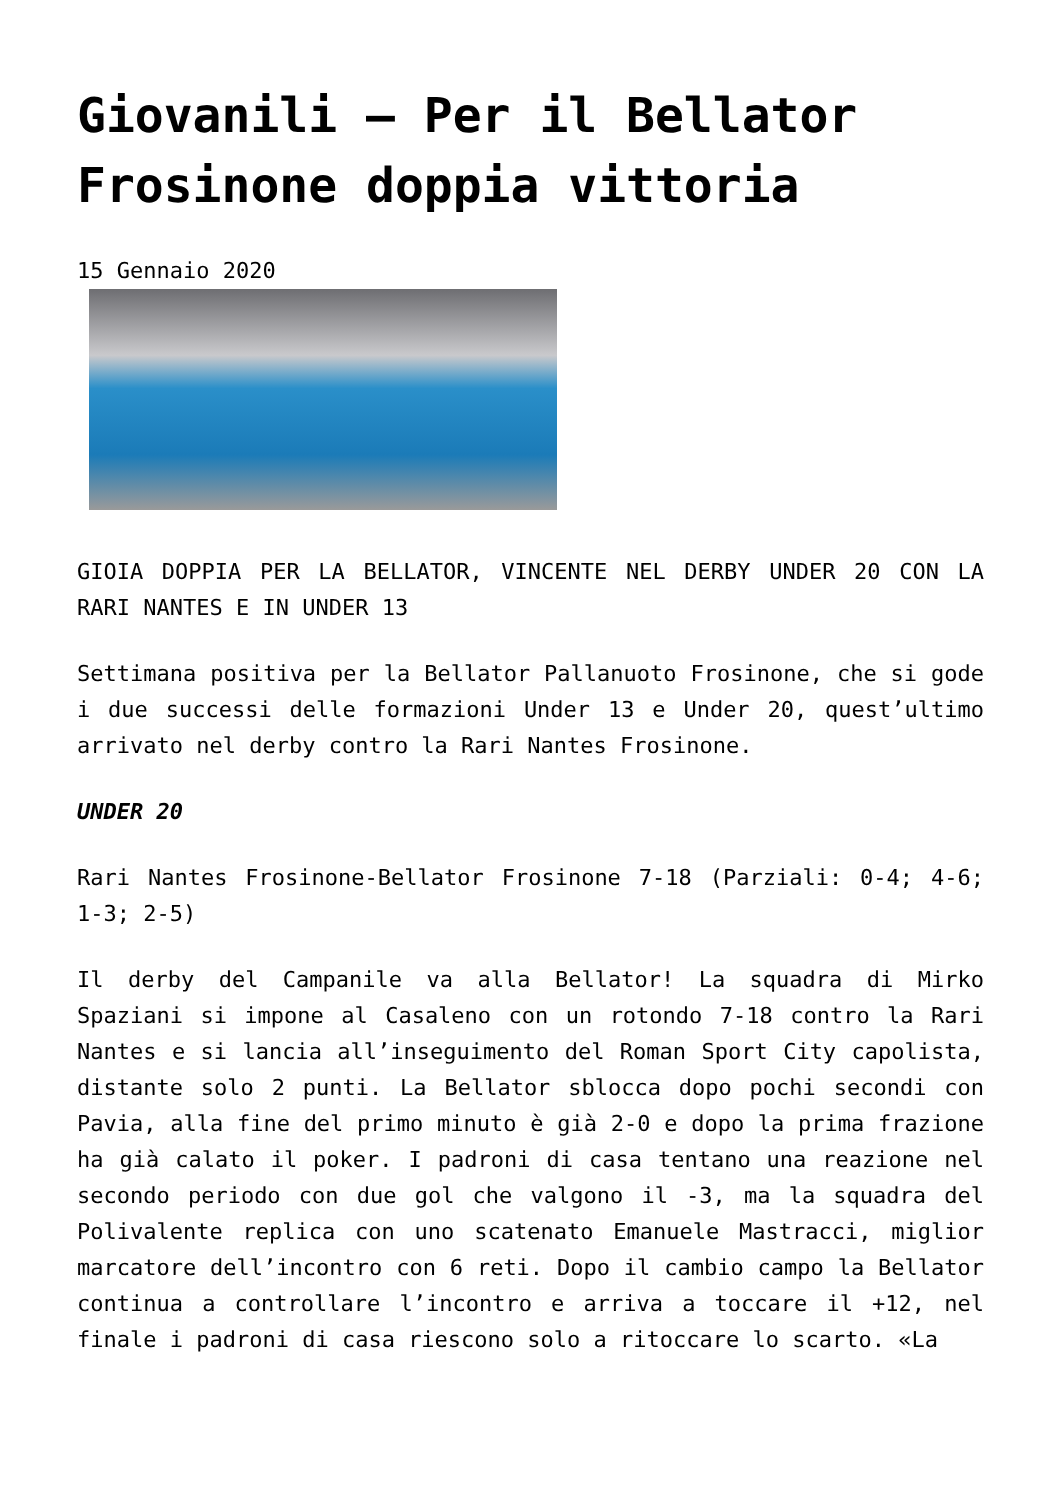Giovanili – Per il Bellator Frosinone doppia vittoria
15 Gennaio 2020
GIOIA DOPPIA PER LA BELLATOR, VINCENTE NEL DERBY UNDER 20 CON LA RARI NANTES E IN UNDER 13
Settimana positiva per la Bellator Pallanuoto Frosinone, che si gode i due successi delle formazioni Under 13 e Under 20, quest’ultimo arrivato nel derby contro la Rari Nantes Frosinone.
UNDER 20
Rari Nantes Frosinone-Bellator Frosinone 7-18 (Parziali: 0-4; 4-6; 1-3; 2-5)
Il derby del Campanile va alla Bellator! La squadra di Mirko Spaziani si impone al Casaleno con un rotondo 7-18 contro la Rari Nantes e si lancia all’inseguimento del Roman Sport City capolista, distante solo 2 punti. La Bellator sblocca dopo pochi secondi con Pavia, alla fine del primo minuto è già 2-0 e dopo la prima frazione ha già calato il poker. I padroni di casa tentano una reazione nel secondo periodo con due gol che valgono il -3, ma la squadra del Polivalente replica con uno scatenato Emanuele Mastracci, miglior marcatore dell’incontro con 6 reti. Dopo il cambio campo la Bellator continua a controllare l’incontro e arriva a toccare il +12, nel finale i padroni di casa riescono solo a ritoccare lo scarto. «La